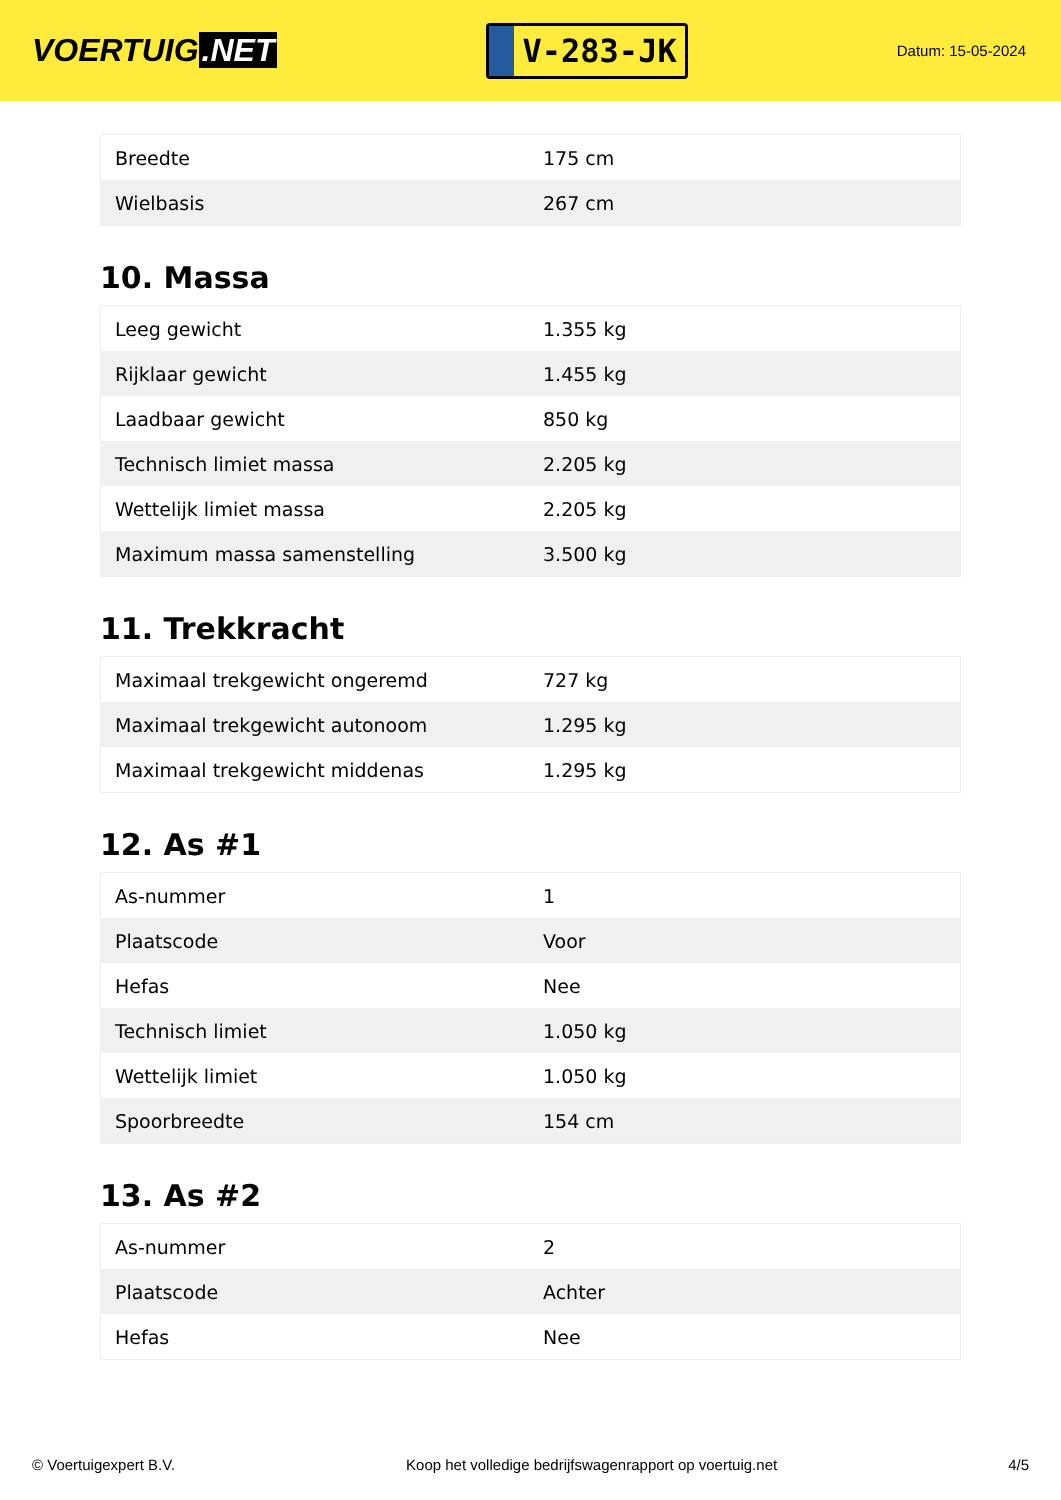VOERTUIG.NET
V-283-JK
Datum: 15-05-2024
| Breedte | 175 cm |
| Wielbasis | 267 cm |
10. Massa
| Leeg gewicht | 1.355 kg |
| Rijklaar gewicht | 1.455 kg |
| Laadbaar gewicht | 850 kg |
| Technisch limiet massa | 2.205 kg |
| Wettelijk limiet massa | 2.205 kg |
| Maximum massa samenstelling | 3.500 kg |
11. Trekkracht
| Maximaal trekgewicht ongeremd | 727 kg |
| Maximaal trekgewicht autonoom | 1.295 kg |
| Maximaal trekgewicht middenas | 1.295 kg |
12. As #1
| As-nummer | 1 |
| Plaatscode | Voor |
| Hefas | Nee |
| Technisch limiet | 1.050 kg |
| Wettelijk limiet | 1.050 kg |
| Spoorbreedte | 154 cm |
13. As #2
| As-nummer | 2 |
| Plaatscode | Achter |
| Hefas | Nee |
© Voertuigexpert B.V. Koop het volledige bedrijfswagenrapport op voertuig.net 4/5